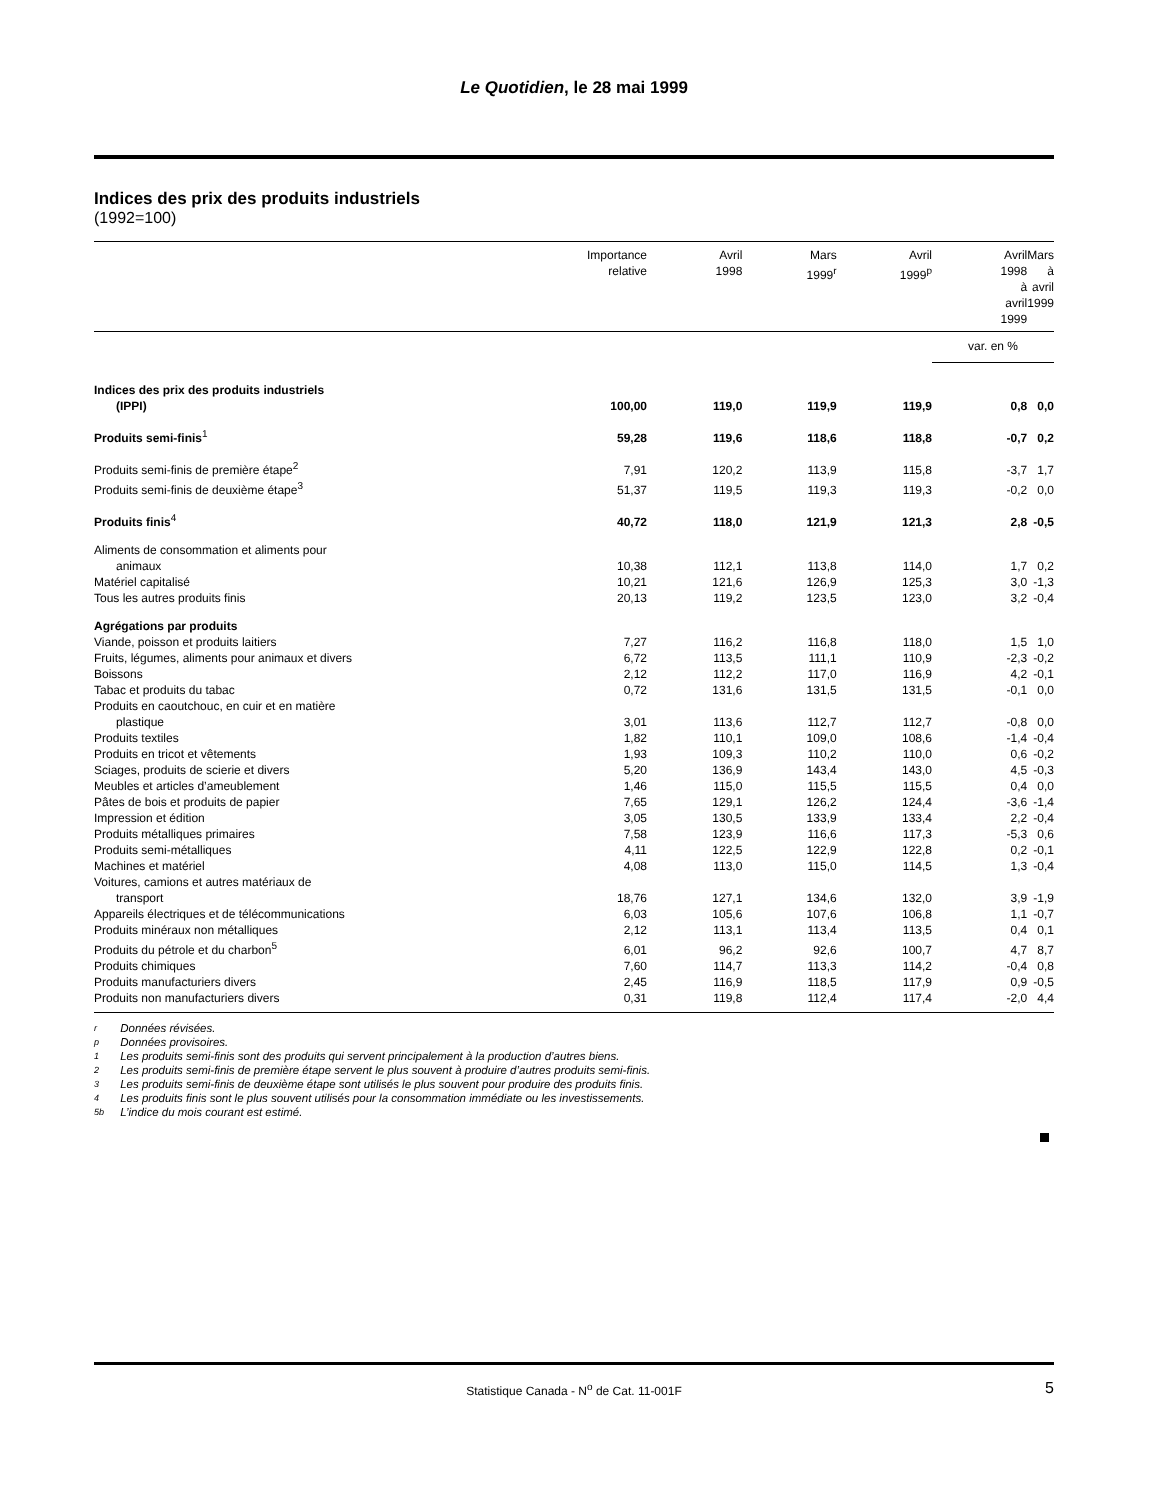Le Quotidien, le 28 mai 1999
Indices des prix des produits industriels
(1992=100)
| | Importance relative | Avril 1998 | Mars 1999<sup>r</sup> | Avril 1999<sup>p</sup> | Avril 1998 à avril 1999 | Mars à avril 1999 |
| --- | --- | --- | --- | --- | --- | --- |
| | | | | | var. en % | |
| Indices des prix des produits industriels (IPPI) | 100,00 | 119,0 | 119,9 | 119,9 | 0,8 | 0,0 |
| Produits semi-finis<sup>1</sup> | 59,28 | 119,6 | 118,6 | 118,8 | -0,7 | 0,2 |
| Produits semi-finis de première étape<sup>2</sup> | 7,91 | 120,2 | 113,9 | 115,8 | -3,7 | 1,7 |
| Produits semi-finis de deuxième étape<sup>3</sup> | 51,37 | 119,5 | 119,3 | 119,3 | -0,2 | 0,0 |
| Produits finis<sup>4</sup> | 40,72 | 118,0 | 121,9 | 121,3 | 2,8 | -0,5 |
| Aliments de consommation et aliments pour animaux | 10,38 | 112,1 | 113,8 | 114,0 | 1,7 | 0,2 |
| Matériel capitalisé | 10,21 | 121,6 | 126,9 | 125,3 | 3,0 | -1,3 |
| Tous les autres produits finis | 20,13 | 119,2 | 123,5 | 123,0 | 3,2 | -0,4 |
| Agrégations par produits | | | | | | |
| Viande, poisson et produits laitiers | 7,27 | 116,2 | 116,8 | 118,0 | 1,5 | 1,0 |
| Fruits, légumes, aliments pour animaux et divers | 6,72 | 113,5 | 111,1 | 110,9 | -2,3 | -0,2 |
| Boissons | 2,12 | 112,2 | 117,0 | 116,9 | 4,2 | -0,1 |
| Tabac et produits du tabac | 0,72 | 131,6 | 131,5 | 131,5 | -0,1 | 0,0 |
| Produits en caoutchouc, en cuir et en matière plastique | 3,01 | 113,6 | 112,7 | 112,7 | -0,8 | 0,0 |
| Produits textiles | 1,82 | 110,1 | 109,0 | 108,6 | -1,4 | -0,4 |
| Produits en tricot et vêtements | 1,93 | 109,3 | 110,2 | 110,0 | 0,6 | -0,2 |
| Sciages, produits de scierie et divers | 5,20 | 136,9 | 143,4 | 143,0 | 4,5 | -0,3 |
| Meubles et articles d’ameublement | 1,46 | 115,0 | 115,5 | 115,5 | 0,4 | 0,0 |
| Pâtes de bois et produits de papier | 7,65 | 129,1 | 126,2 | 124,4 | -3,6 | -1,4 |
| Impression et édition | 3,05 | 130,5 | 133,9 | 133,4 | 2,2 | -0,4 |
| Produits métalliques primaires | 7,58 | 123,9 | 116,6 | 117,3 | -5,3 | 0,6 |
| Produits semi-métalliques | 4,11 | 122,5 | 122,9 | 122,8 | 0,2 | -0,1 |
| Machines et matériel | 4,08 | 113,0 | 115,0 | 114,5 | 1,3 | -0,4 |
| Voitures, camions et autres matériaux de transport | 18,76 | 127,1 | 134,6 | 132,0 | 3,9 | -1,9 |
| Appareils électriques et de télécommunications | 6,03 | 105,6 | 107,6 | 106,8 | 1,1 | -0,7 |
| Produits minéraux non métalliques | 2,12 | 113,1 | 113,4 | 113,5 | 0,4 | 0,1 |
| Produits du pétrole et du charbon<sup>5</sup> | 6,01 | 96,2 | 92,6 | 100,7 | 4,7 | 8,7 |
| Produits chimiques | 7,60 | 114,7 | 113,3 | 114,2 | -0,4 | 0,8 |
| Produits manufacturiers divers | 2,45 | 116,9 | 118,5 | 117,9 | 0,9 | -0,5 |
| Produits non manufacturiers divers | 0,31 | 119,8 | 112,4 | 117,4 | -2,0 | 4,4 |
r Données révisées.
p Données provisoires.
1 Les produits semi-finis sont des produits qui servent principalement à la production d’autres biens.
2 Les produits semi-finis de première étape servent le plus souvent à produire d’autres produits semi-finis.
3 Les produits semi-finis de deuxième étape sont utilisés le plus souvent pour produire des produits finis.
4 Les produits finis sont le plus souvent utilisés pour la consommation immédiate ou les investissements.
5b L’indice du mois courant est estimé.
Statistique Canada - N<sup>o</sup> de Cat. 11-001F 5